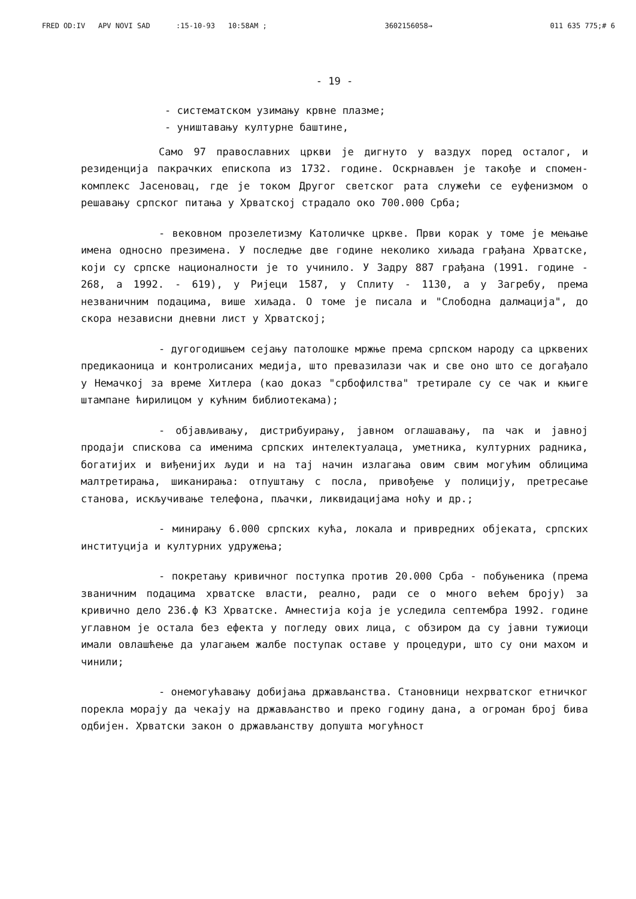FRED OD:IV APV NOVI SAD :15-10-93 10:58AM ; 3602156058→ 011 635 775;# 6
- 19 -
- систематском узимању крвне плазме;
- уништавању културне баштине,
Само 97 православних цркви је дигнуто у ваздух поред осталог, и резиденција пакрачких епископа из 1732. године. Оскрнављен је такође и спомен-комплекс Јасеновац, где је током Другог светског рата служећи се еуфенизмом о решавању српског питања у Хрватској страдало око 700.000 Срба;
- вековном прозелетизму Католичке цркве. Први корак у томе је мењање имена односно презимена. У последње две године неколико хиљада грађана Хрватске, који су српске националности је то учинило. У Задру 887 грађана (1991. године - 268, а 1992. - 619), у Ријеци 1587, у Сплиту - 1130, а у Загребу, према незваничним подацима, више хиљада. О томе је писала и "Слободна далмација", до скора независни дневни лист у Хрватској;
- дугогодишњем сејању патолошке мржње према српском народу са црквених предикаоница и контролисаних медија, што превазилази чак и све оно што се догађало у Немачкој за време Хитлера (као доказ "србофилства" третирале су се чак и књиге штампане ћирилицом у кућним библиотекама);
- објављивању, дистрибуирању, јавном оглашавању, па чак и јавној продаји спискова са именима српских интелектуалаца, уметника, културних радника, богатијих и виђенијих људи и на тај начин излагања овим свим могућим облицима малтретирања, шиканирања: отпуштању с посла, привођење у полицију, претресање станова, искључивање телефона, пљачки, ликвидацијама ноћу и др.;
- минирању 6.000 српских кућа, локала и привредних објеката, српских институција и културних удружења;
- покретању кривичног поступка против 20.000 Срба - побуњеника (према званичним подацима хрватске власти, реално, ради се о много већем броју) за кривично дело 236.ф КЗ Хрватске. Амнестија која је уследила септембра 1992. године углавном је остала без ефекта у погледу ових лица, с обзиром да су јавни тужиоци имали овлашћење да улагањем жалбе поступак оставе у процедури, што су они махом и чинили;
- онемогућавању добијања држављанства. Становници нехрватског етничког порекла морају да чекају на држављанство и преко годину дана, а огроман број бива одбијен. Хрватски закон о држављанству допушта могућност